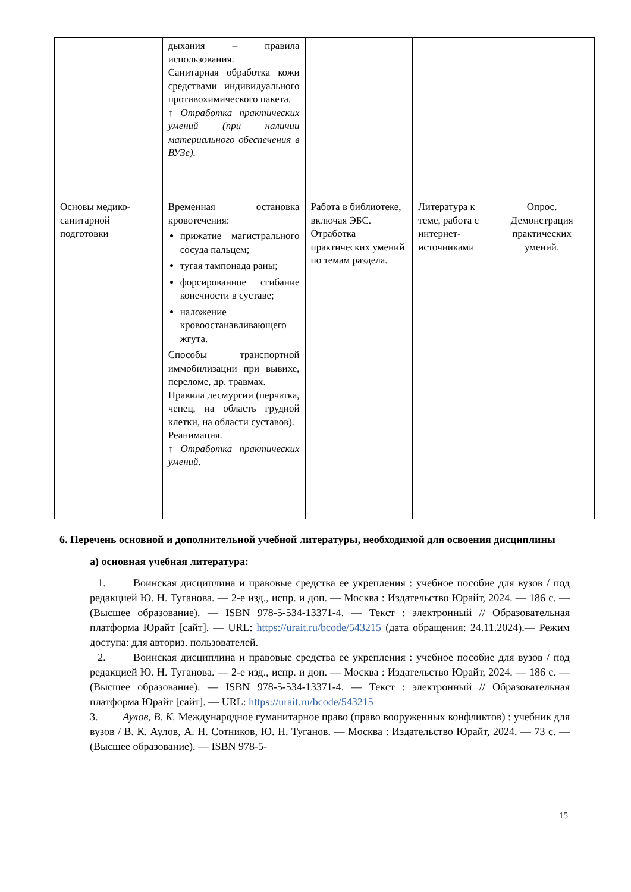| | дыхания – правила использования. Санитарная обработка кожи средствами индивидуального противохимического пакета. ↑ Отработка практических умений (при наличии материального обеспечения в ВУЗе). | | | |
| Основы медико-санитарной подготовки | Временная остановка кровотечения: прижатие магистрального сосуда пальцем; тугая тампонада раны; форсированное сгибание конечности в суставе; наложение кровоостанавливающего жгута. Способы транспортной иммобилизации при вывихе, переломе, др. травмах. Правила десмургии (перчатка, чепец, на область грудной клетки, на области суставов). Реанимация. ↑ Отработка практических умений. | Работа в библиотеке, включая ЭБС. Отработка практических умений по темам раздела. | Литература к теме, работа с интернет-источниками | Опрос. Демонстрация практических умений. |
6. Перечень основной и дополнительной учебной литературы, необходимой для освоения дисциплины
а) основная учебная литература:
1. Воинская дисциплина и правовые средства ее укрепления : учебное пособие для вузов / под редакцией Ю. Н. Туганова. — 2-е изд., испр. и доп. — Москва : Издательство Юрайт, 2024. — 186 с. — (Высшее образование). — ISBN 978-5-534-13371-4. — Текст : электронный // Образовательная платформа Юрайт [сайт]. — URL: https://urait.ru/bcode/543215 (дата обращения: 24.11.2024).— Режим доступа: для авториз. пользователей.
2. Воинская дисциплина и правовые средства ее укрепления : учебное пособие для вузов / под редакцией Ю. Н. Туганова. — 2-е изд., испр. и доп. — Москва : Издательство Юрайт, 2024. — 186 с. — (Высшее образование). — ISBN 978-5-534-13371-4. — Текст : электронный // Образовательная платформа Юрайт [сайт]. — URL: https://urait.ru/bcode/543215
3. Аулов, В. К. Международное гуманитарное право (право вооруженных конфликтов) : учебник для вузов / В. К. Аулов, А. Н. Сотников, Ю. Н. Туганов. — Москва : Издательство Юрайт, 2024. — 73 с. — (Высшее образование). — ISBN 978-5-
15